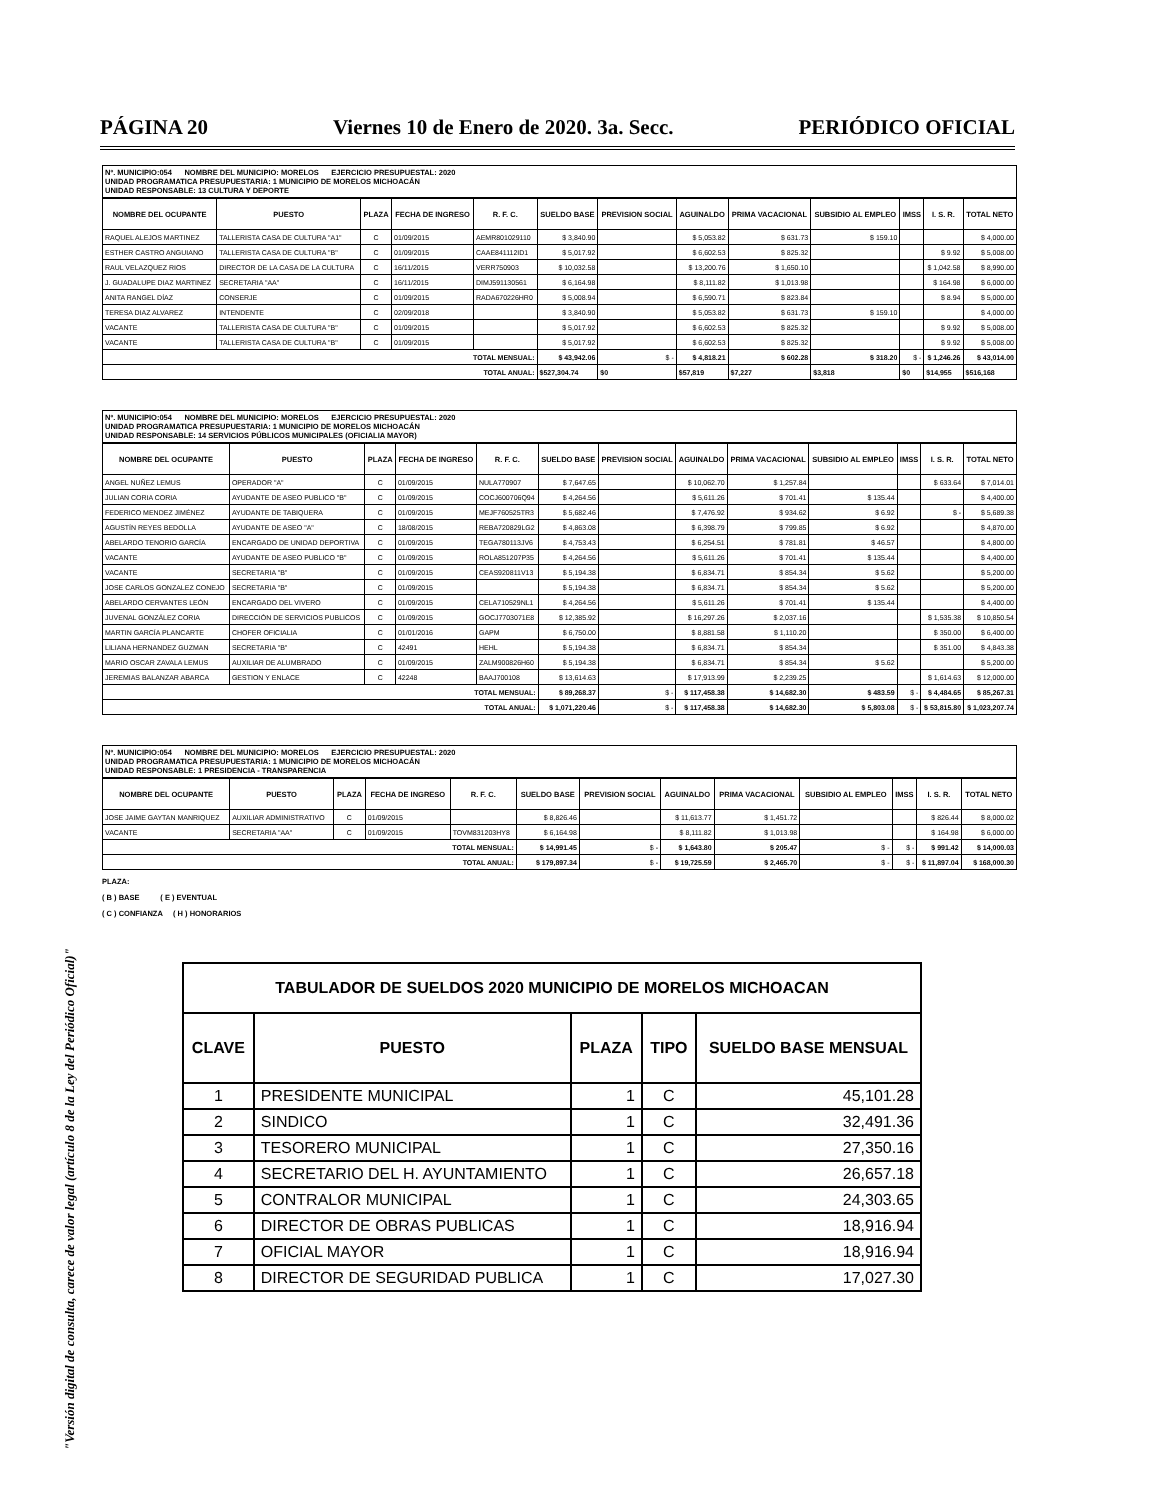PÁGINA 20 Viernes 10 de Enero de 2020. 3a. Secc. PERIÓDICO OFICIAL
"Versión digital de consulta, carece de valor legal (artículo 8 de la Ley del Periódico Oficial)"
Nº. MUNICIPIO:054 NOMBRE DEL MUNICIPIO: MORELOS EJERCICIO PRESUPUESTAL: 2020
UNIDAD PROGRAMATICA PRESUPUESTARIA: 1 MUNICIPIO DE MORELOS MICHOACÁN
UNIDAD RESPONSABLE: 13 CULTURA Y DEPORTE
| NOMBRE DEL OCUPANTE | PUESTO | PLAZA | FECHA DE INGRESO | R. F. C. | SUELDO BASE | PREVISION SOCIAL | AGUINALDO | PRIMA VACACIONAL | SUBSIDIO AL EMPLEO | IMSS | I. S. R. | TOTAL NETO |
| --- | --- | --- | --- | --- | --- | --- | --- | --- | --- | --- | --- | --- |
| RAQUEL ALEJOS MARTINEZ | TALLERISTA CASA DE CULTURA "A1" | C | 01/09/2015 | AEMR801029110 | $ 3,840.90 | | $ 5,053.82 | $ 631.73 | $ 159.10 | | | $ 4,000.00 |
| ESTHER CASTRO ANGUIANO | TALLERISTA CASA DE CULTURA "B" | C | 01/09/2015 | CAAE841112ID1 | $ 5,017.92 | | $ 6,602.53 | $ 825.32 | | | $ 9.92 | $ 5,008.00 |
| RAUL VELAZQUEZ RIOS | DIRECTOR DE LA CASA DE LA CULTURA | C | 16/11/2015 | VERR750903 | $ 10,032.58 | | $ 13,200.76 | $ 1,650.10 | | | $ 1,042.58 | $ 8,990.00 |
| J. GUADALUPE DIAZ MARTINEZ | SECRETARIA "AA" | C | 16/11/2015 | DIMJ591130561 | $ 6,164.98 | | $ 8,111.82 | $ 1,013.98 | | | $ 164.98 | $ 6,000.00 |
| ANITA RANGEL DÍAZ | CONSERJE | C | 01/09/2015 | RADA670226HR0 | $ 5,008.94 | | $ 6,590.71 | $ 823.84 | | | $ 8.94 | $ 5,000.00 |
| TERESA DIAZ ALVAREZ | INTENDENTE | C | 02/09/2018 | | $ 3,840.90 | | $ 5,053.82 | $ 631.73 | $ 159.10 | | | $ 4,000.00 |
| VACANTE | TALLERISTA CASA DE CULTURA "B" | C | 01/09/2015 | | $ 5,017.92 | | $ 6,602.53 | $ 825.32 | | | $ 9.92 | $ 5,008.00 |
| VACANTE | TALLERISTA CASA DE CULTURA "B" | C | 01/09/2015 | | $ 5,017.92 | | $ 6,602.53 | $ 825.32 | | | $ 9.92 | $ 5,008.00 |
| TOTAL MENSUAL: | | | | | $ 43,942.06 | $ - | $ 4,818.21 | $ 602.28 | $ 318.20 | $ - | $ 1,246.26 | $ 43,014.00 |
| TOTAL ANUAL: | | | | | $527,304.74 | $0 | $57,819 | $7,227 | $3,818 | $0 | $14,955 | $516,168 |
Nº. MUNICIPIO:054 NOMBRE DEL MUNICIPIO: MORELOS EJERCICIO PRESUPUESTAL: 2020
UNIDAD PROGRAMATICA PRESUPUESTARIA: 1 MUNICIPIO DE MORELOS MICHOACÁN
UNIDAD RESPONSABLE: 14 SERVICIOS PÚBLICOS MUNICIPALES (OFICIALIA MAYOR)
| NOMBRE DEL OCUPANTE | PUESTO | PLAZA | FECHA DE INGRESO | R. F. C. | SUELDO BASE | PREVISION SOCIAL | AGUINALDO | PRIMA VACACIONAL | SUBSIDIO AL EMPLEO | IMSS | I. S. R. | TOTAL NETO |
| --- | --- | --- | --- | --- | --- | --- | --- | --- | --- | --- | --- | --- |
| ANGEL NUÑEZ LEMUS | OPERADOR "A" | C | 01/09/2015 | NULA770907 | $ 7,647.65 | | $ 10,062.70 | $ 1,257.84 | | | $ 633.64 | $ 7,014.01 |
| JULIAN CORIA CORIA | AYUDANTE DE ASEO PUBLICO "B" | C | 01/09/2015 | COCJ600706Q94 | $ 4,264.56 | | $ 5,611.26 | $ 701.41 | $ 135.44 | | | $ 4,400.00 |
| FEDERICO MENDEZ JIMÉNEZ | AYUDANTE DE TABIQUERA | C | 01/09/2015 | MEJF760525TR3 | $ 5,682.46 | | $ 7,476.92 | $ 934.62 | $ 6.92 | | $ - | $ 5,689.38 |
| AGUSTÍN REYES BEDOLLA | AYUDANTE DE ASEO "A" | C | 18/08/2015 | REBA720829LG2 | $ 4,863.08 | | $ 6,398.79 | $ 799.85 | $ 6.92 | | | $ 4,870.00 |
| ABELARDO TENORIO GARCÍA | ENCARGADO DE UNIDAD DEPORTIVA | C | 01/09/2015 | TEGA780113JV6 | $ 4,753.43 | | $ 6,254.51 | $ 781.81 | $ 46.57 | | | $ 4,800.00 |
| VACANTE | AYUDANTE DE ASEO PUBLICO "B" | C | 01/09/2015 | ROLA851207P35 | $ 4,264.56 | | $ 5,611.26 | $ 701.41 | $ 135.44 | | | $ 4,400.00 |
| VACANTE | SECRETARIA "B" | C | 01/09/2015 | CEAS920811V13 | $ 5,194.38 | | $ 6,834.71 | $ 854.34 | $ 5.62 | | | $ 5,200.00 |
| JOSE CARLOS GONZALEZ CONEJO | SECRETARIA "B" | C | 01/09/2015 | | $ 5,194.38 | | $ 6,834.71 | $ 854.34 | $ 5.62 | | | $ 5,200.00 |
| ABELARDO CERVANTES LEÓN | ENCARGADO DEL VIVERO | C | 01/09/2015 | CELA710529NL1 | $ 4,264.56 | | $ 5,611.26 | $ 701.41 | $ 135.44 | | | $ 4,400.00 |
| JUVENAL GONZÁLEZ CORIA | DIRECCIÓN DE SERVICIOS PUBLICOS | C | 01/09/2015 | GOCJ7703071E8 | $ 12,385.92 | | $ 16,297.26 | $ 2,037.16 | | | $ 1,535.38 | $ 10,850.54 |
| MARTIN GARCÍA PLANCARTE | CHOFER OFICIALIA | C | 01/01/2016 | GAPM | $ 6,750.00 | | $ 8,881.58 | $ 1,110.20 | | | $ 350.00 | $ 6,400.00 |
| LILIANA HERNANDEZ GUZMAN | SECRETARIA "B" | C | 42491 | HEHL | $ 5,194.38 | | $ 6,834.71 | $ 854.34 | | | $ 351.00 | $ 4,843.38 |
| MARIO OSCAR ZAVALA LEMUS | AUXILIAR DE ALUMBRADO | C | 01/09/2015 | ZALM900826H60 | $ 5,194.38 | | $ 6,834.71 | $ 854.34 | $ 5.62 | | | $ 5,200.00 |
| JEREMIAS BALANZAR ABARCA | GESTION Y ENLACE | C | 42248 | BAAJ700108 | $ 13,614.63 | | $ 17,913.99 | $ 2,239.25 | | | $ 1,614.63 | $ 12,000.00 |
| TOTAL MENSUAL: | | | | | $ 89,268.37 | $ - | $ 117,458.38 | $ 14,682.30 | $ 483.59 | $ - | $ 4,484.65 | $ 85,267.31 |
| TOTAL ANUAL: | | | | | $ 1,071,220.46 | $ - | $ 117,458.38 | $ 14,682.30 | $ 5,803.08 | $ - | $ 53,815.80 | $ 1,023,207.74 |
Nº. MUNICIPIO:054 NOMBRE DEL MUNICIPIO: MORELOS EJERCICIO PRESUPUESTAL: 2020
UNIDAD PROGRAMATICA PRESUPUESTARIA: 1 MUNICIPIO DE MORELOS MICHOACÁN
UNIDAD RESPONSABLE: 1 PRESIDENCIA - TRANSPARENCIA
| NOMBRE DEL OCUPANTE | PUESTO | PLAZA | FECHA DE INGRESO | R. F. C. | SUELDO BASE | PREVISION SOCIAL | AGUINALDO | PRIMA VACACIONAL | SUBSIDIO AL EMPLEO | IMSS | I. S. R. | TOTAL NETO |
| --- | --- | --- | --- | --- | --- | --- | --- | --- | --- | --- | --- | --- |
| JOSE JAIME GAYTAN MANRIQUEZ | AUXILIAR ADMINISTRATIVO | C | 01/09/2015 | | $ 8,826.46 | | $ 11,613.77 | $ 1,451.72 | | | $ 826.44 | $ 8,000.02 |
| VACANTE | SECRETARIA "AA" | C | 01/09/2015 | TOVM831203HY8 | $ 6,164.98 | | $ 8,111.82 | $ 1,013.98 | | | $ 164.98 | $ 6,000.00 |
| TOTAL MENSUAL: | | | | | $ 14,991.45 | $ - | $ 1,643.80 | $ 205.47 | $ - | $ - | $ 991.42 | $ 14,000.03 |
| TOTAL ANUAL: | | | | | $ 179,897.34 | $ - | $ 19,725.59 | $ 2,465.70 | $ - | $ - | $ 11,897.04 | $ 168,000.30 |
PLAZA:
( B ) BASE ( E ) EVENTUAL
( C ) CONFIANZA ( H ) HONORARIOS
| TABULADOR DE SUELDOS 2020 MUNICIPIO DE MORELOS MICHOACAN | | | | |
| --- | --- | --- | --- | --- |
| CLAVE | PUESTO | PLAZA | TIPO | SUELDO BASE MENSUAL |
| 1 | PRESIDENTE MUNICIPAL | 1 | C | 45,101.28 |
| 2 | SINDICO | 1 | C | 32,491.36 |
| 3 | TESORERO MUNICIPAL | 1 | C | 27,350.16 |
| 4 | SECRETARIO DEL H. AYUNTAMIENTO | 1 | C | 26,657.18 |
| 5 | CONTRALOR MUNICIPAL | 1 | C | 24,303.65 |
| 6 | DIRECTOR DE OBRAS PUBLICAS | 1 | C | 18,916.94 |
| 7 | OFICIAL MAYOR | 1 | C | 18,916.94 |
| 8 | DIRECTOR DE SEGURIDAD PUBLICA | 1 | C | 17,027.30 |